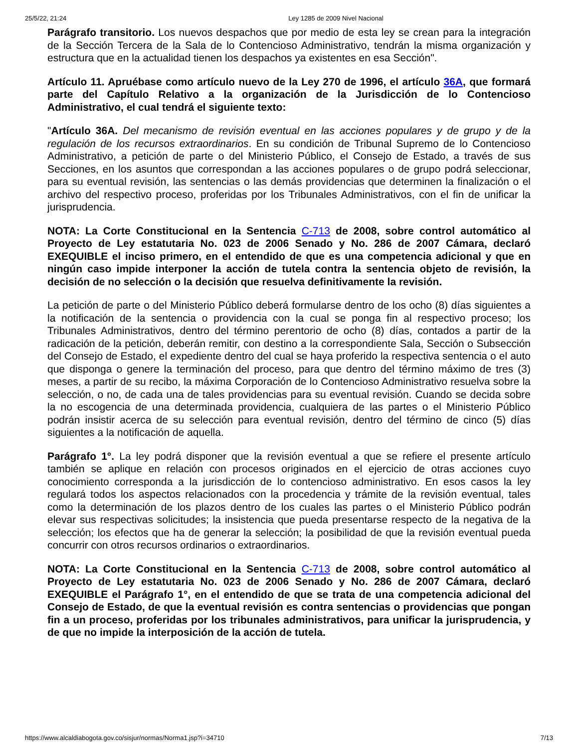25/5/22, 21:24 Ley 1285 de 2009 Nivel Nacional
Parágrafo transitorio. Los nuevos despachos que por medio de esta ley se crean para la integración de la Sección Tercera de la Sala de lo Contencioso Administrativo, tendrán la misma organización y estructura que en la actualidad tienen los despachos ya existentes en esa Sección".
Artículo 11. Apruébase como artículo nuevo de la Ley 270 de 1996, el artículo 36A, que formará parte del Capítulo Relativo a la organización de la Jurisdicción de lo Contencioso Administrativo, el cual tendrá el siguiente texto:
"Artículo 36A. Del mecanismo de revisión eventual en las acciones populares y de grupo y de la regulación de los recursos extraordinarios. En su condición de Tribunal Supremo de lo Contencioso Administrativo, a petición de parte o del Ministerio Público, el Consejo de Estado, a través de sus Secciones, en los asuntos que correspondan a las acciones populares o de grupo podrá seleccionar, para su eventual revisión, las sentencias o las demás providencias que determinen la finalización o el archivo del respectivo proceso, proferidas por los Tribunales Administrativos, con el fin de unificar la jurisprudencia.
NOTA: La Corte Constitucional en la Sentencia C-713 de 2008, sobre control automático al Proyecto de Ley estatutaria No. 023 de 2006 Senado y No. 286 de 2007 Cámara, declaró EXEQUIBLE el inciso primero, en el entendido de que es una competencia adicional y que en ningún caso impide interponer la acción de tutela contra la sentencia objeto de revisión, la decisión de no selección o la decisión que resuelva definitivamente la revisión.
La petición de parte o del Ministerio Público deberá formularse dentro de los ocho (8) días siguientes a la notificación de la sentencia o providencia con la cual se ponga fin al respectivo proceso; los Tribunales Administrativos, dentro del término perentorio de ocho (8) días, contados a partir de la radicación de la petición, deberán remitir, con destino a la correspondiente Sala, Sección o Subsección del Consejo de Estado, el expediente dentro del cual se haya proferido la respectiva sentencia o el auto que disponga o genere la terminación del proceso, para que dentro del término máximo de tres (3) meses, a partir de su recibo, la máxima Corporación de lo Contencioso Administrativo resuelva sobre la selección, o no, de cada una de tales providencias para su eventual revisión. Cuando se decida sobre la no escogencia de una determinada providencia, cualquiera de las partes o el Ministerio Público podrán insistir acerca de su selección para eventual revisión, dentro del término de cinco (5) días siguientes a la notificación de aquella.
Parágrafo 1°. La ley podrá disponer que la revisión eventual a que se refiere el presente artículo también se aplique en relación con procesos originados en el ejercicio de otras acciones cuyo conocimiento corresponda a la jurisdicción de lo contencioso administrativo. En esos casos la ley regulará todos los aspectos relacionados con la procedencia y trámite de la revisión eventual, tales como la determinación de los plazos dentro de los cuales las partes o el Ministerio Público podrán elevar sus respectivas solicitudes; la insistencia que pueda presentarse respecto de la negativa de la selección; los efectos que ha de generar la selección; la posibilidad de que la revisión eventual pueda concurrir con otros recursos ordinarios o extraordinarios.
NOTA: La Corte Constitucional en la Sentencia C-713 de 2008, sobre control automático al Proyecto de Ley estatutaria No. 023 de 2006 Senado y No. 286 de 2007 Cámara, declaró EXEQUIBLE el Parágrafo 1°, en el entendido de que se trata de una competencia adicional del Consejo de Estado, de que la eventual revisión es contra sentencias o providencias que pongan fin a un proceso, proferidas por los tribunales administrativos, para unificar la jurisprudencia, y de que no impide la interposición de la acción de tutela.
https://www.alcaldiabogota.gov.co/sisjur/normas/Norma1.jsp?i=34710 7/13